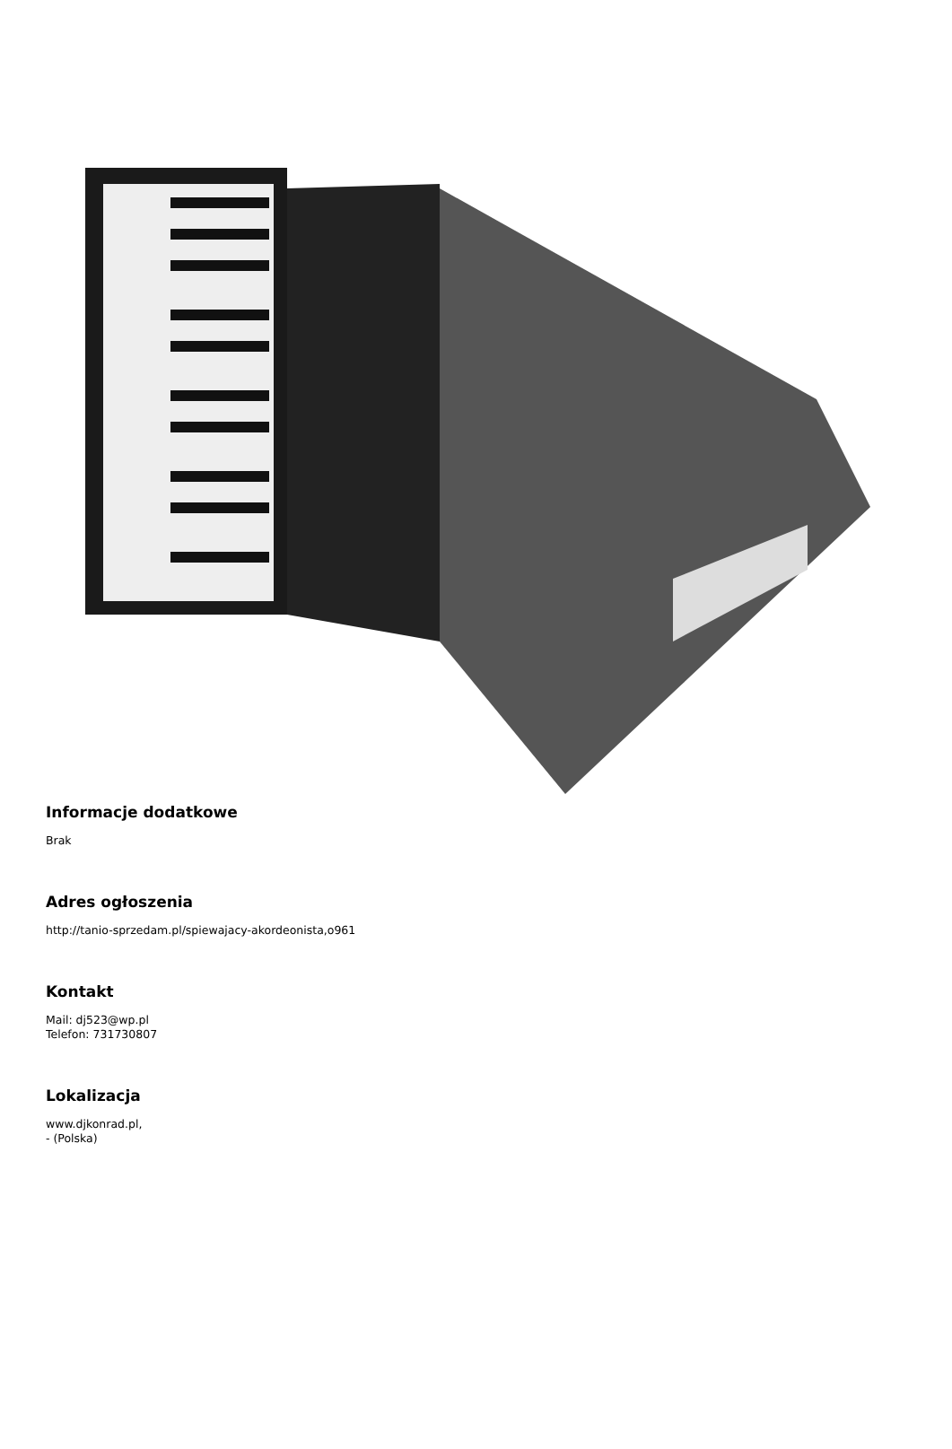Informacje dodatkowe
Brak
Adres ogłoszenia
http://tanio-sprzedam.pl/spiewajacy-akordeonista,o961
Kontakt
Mail: dj523@wp.pl
Telefon: 731730807
Lokalizacja
www.djkonrad.pl,
- (Polska)